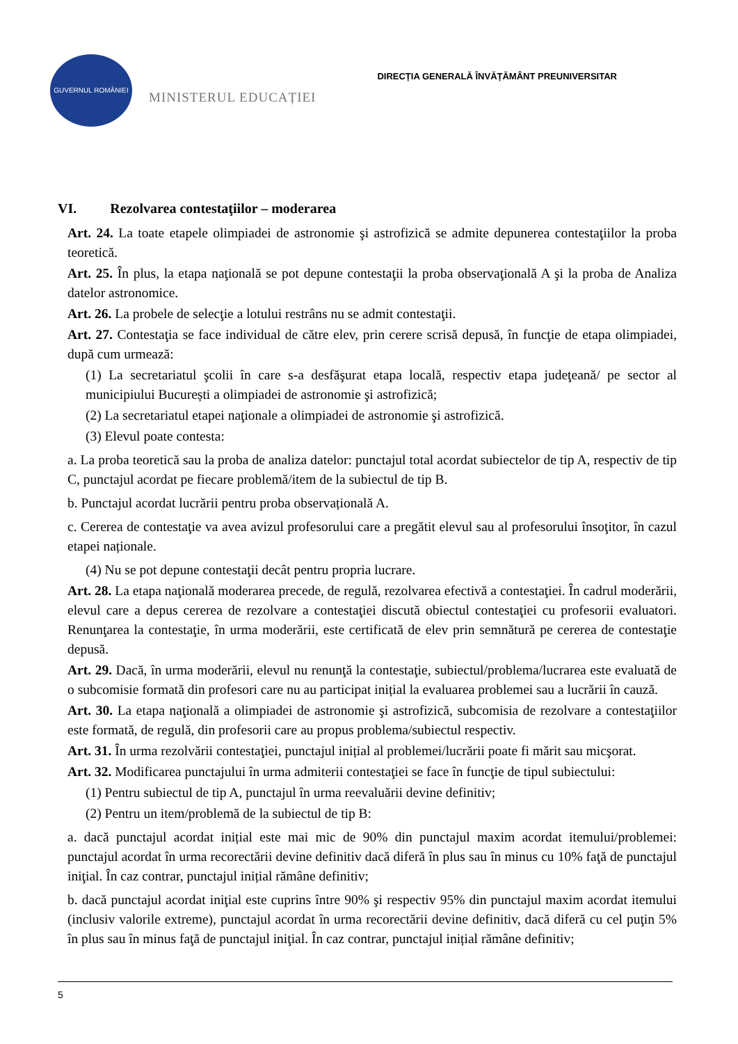GUVERNUL ROMÂNIEI
MINISTERUL EDUCAȚIEI
DIRECȚIA GENERALĂ ÎNVĂȚĂMÂNT PREUNIVERSITAR
VI. Rezolvarea contestaţiilor – moderarea
Art. 24. La toate etapele olimpiadei de astronomie şi astrofizică se admite depunerea contestaţiilor la proba teoretică.
Art. 25. În plus, la etapa naţională se pot depune contestaţii la proba observaţională A şi la proba de Analiza datelor astronomice.
Art. 26. La probele de selecţie a lotului restrâns nu se admit contestaţii.
Art. 27. Contestaţia se face individual de către elev, prin cerere scrisă depusă, în funcţie de etapa olimpiadei, după cum urmează:
(1) La secretariatul şcolii în care s-a desfăşurat etapa locală, respectiv etapa judeţeană/ pe sector al municipiului București a olimpiadei de astronomie şi astrofizică;
(2) La secretariatul etapei naţionale a olimpiadei de astronomie şi astrofizică.
(3) Elevul poate contesta:
a. La proba teoretică sau la proba de analiza datelor: punctajul total acordat subiectelor de tip A, respectiv de tip C, punctajul acordat pe fiecare problemă/item de la subiectul de tip B.
b. Punctajul acordat lucrării pentru proba observațională A.
c. Cererea de contestaţie va avea avizul profesorului care a pregătit elevul sau al profesorului însoţitor, în cazul etapei naționale.
(4) Nu se pot depune contestaţii decât pentru propria lucrare.
Art. 28. La etapa naţională moderarea precede, de regulă, rezolvarea efectivă a contestaţiei. În cadrul moderării, elevul care a depus cererea de rezolvare a contestaţiei discută obiectul contestaţiei cu profesorii evaluatori. Renunţarea la contestaţie, în urma moderării, este certificată de elev prin semnătură pe cererea de contestaţie depusă.
Art. 29. Dacă, în urma moderării, elevul nu renunţă la contestaţie, subiectul/problema/lucrarea este evaluată de o subcomisie formată din profesori care nu au participat inițial la evaluarea problemei sau a lucrării în cauză.
Art. 30. La etapa naţională a olimpiadei de astronomie şi astrofizică, subcomisia de rezolvare a contestaţiilor este formată, de regulă, din profesorii care au propus problema/subiectul respectiv.
Art. 31. În urma rezolvării contestaţiei, punctajul inițial al problemei/lucrării poate fi mărit sau micşorat.
Art. 32. Modificarea punctajului în urma admiterii contestaţiei se face în funcţie de tipul subiectului:
(1) Pentru subiectul de tip A, punctajul în urma reevaluării devine definitiv;
(2) Pentru un item/problemă de la subiectul de tip B:
a. dacă punctajul acordat inițial este mai mic de 90% din punctajul maxim acordat itemului/problemei: punctajul acordat în urma recorectării devine definitiv dacă diferă în plus sau în minus cu 10% faţă de punctajul iniţial. În caz contrar, punctajul inițial rămâne definitiv;
b. dacă punctajul acordat iniţial este cuprins între 90% şi respectiv 95% din punctajul maxim acordat itemului (inclusiv valorile extreme), punctajul acordat în urma recorectării devine definitiv, dacă diferă cu cel puţin 5% în plus sau în minus faţă de punctajul iniţial. În caz contrar, punctajul inițial rămâne definitiv;
5